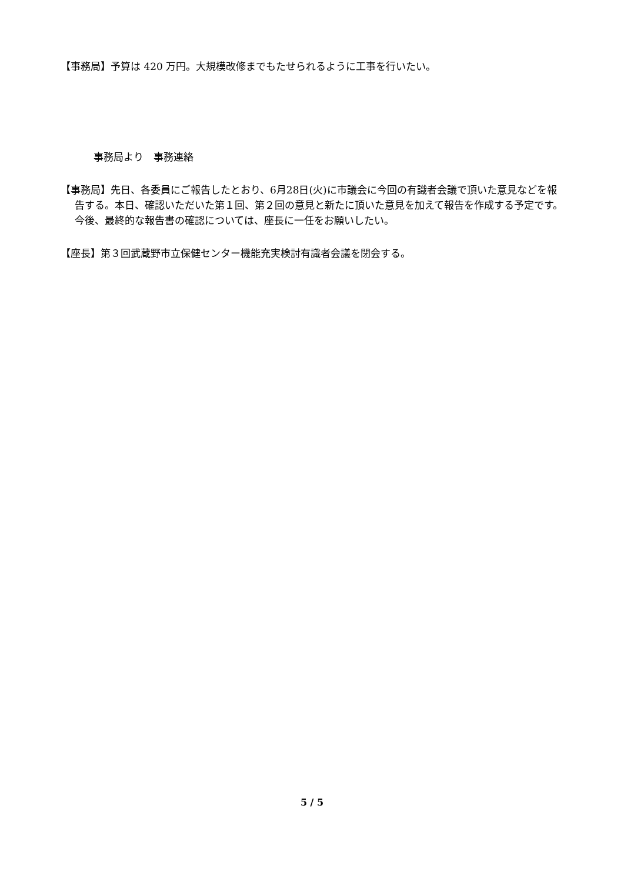【事務局】予算は 420 万円。大規模改修までもたせられるように工事を行いたい。
事務局より　事務連絡
【事務局】先日、各委員にご報告したとおり、6月28日(火)に市議会に今回の有識者会議で頂いた意見などを報告する。本日、確認いただいた第１回、第２回の意見と新たに頂いた意見を加えて報告を作成する予定です。今後、最終的な報告書の確認については、座長に一任をお願いしたい。
【座長】第３回武蔵野市立保健センター機能充実検討有識者会議を閉会する。
5 / 5